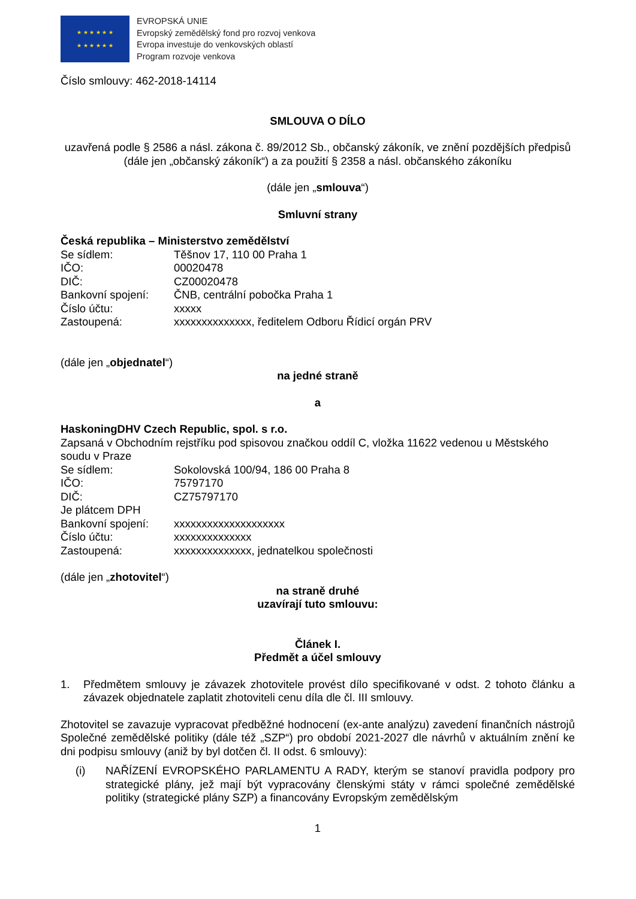★ ★ ★ ★ ★ ★
★ ★ ★ ★ ★ ★
EVROPSKÁ UNIE
Evropský zemědělský fond pro rozvoj venkova
Evropa investuje do venkovských oblastí
Program rozvoje venkova
Číslo smlouvy: 462-2018-14114
SMLOUVA O DÍLO
uzavřená podle § 2586 a násl. zákona č. 89/2012 Sb., občanský zákoník, ve znění pozdějších předpisů (dále jen „občanský zákoník“) a za použití § 2358 a násl. občanského zákoníku
(dále jen „smlouva“)
Smluvní strany
Česká republika – Ministerstvo zemědělství
Se sídlem: Těšnov 17, 110 00 Praha 1
IČO: 00020478
DIČ: CZ00020478
Bankovní spojení: ČNB, centrální pobočka Praha 1
Číslo účtu: xxxxx
Zastoupená: xxxxxxxxxxxxxx, ředitelem Odboru Řídicí orgán PRV
(dále jen „objednatel“)
na jedné straně
a
HaskoningDHV Czech Republic, spol. s r.o.
Zapsaná v Obchodním rejstříku pod spisovou značkou oddíl C, vložka 11622 vedenou u Městského soudu v Praze
Se sídlem: Sokolovská 100/94, 186 00 Praha 8
IČO: 75797170
DIČ: CZ75797170
Je plátcem DPH
Bankovní spojení: xxxxxxxxxxxxxxxxxxxx
Číslo účtu: xxxxxxxxxxxxxx
Zastoupená: xxxxxxxxxxxxxx, jednatelkou společnosti
(dále jen „zhotovitel“)
na straně druhé
uzavírají tuto smlouvu:
Článek I.
Předmět a účel smlouvy
1. Předmětem smlouvy je závazek zhotovitele provést dílo specifikované v odst. 2 tohoto článku a závazek objednatele zaplatit zhotoviteli cenu díla dle čl. III smlouvy.
Zhotovitel se zavazuje vypracovat předběžné hodnocení (ex-ante analýzu) zavedení finančních nástrojů Společné zemědělské politiky (dále též „SZP“) pro období 2021-2027 dle návrhů v aktuálním znění ke dni podpisu smlouvy (aniž by byl dotčen čl. II odst. 6 smlouvy):
(i) NAŘÍZENÍ EVROPSKÉHO PARLAMENTU A RADY, kterým se stanoví pravidla podpory pro strategické plány, jež mají být vypracovány členskými státy v rámci společné zemědělské politiky (strategické plány SZP) a financovány Evropským zemědělským
1